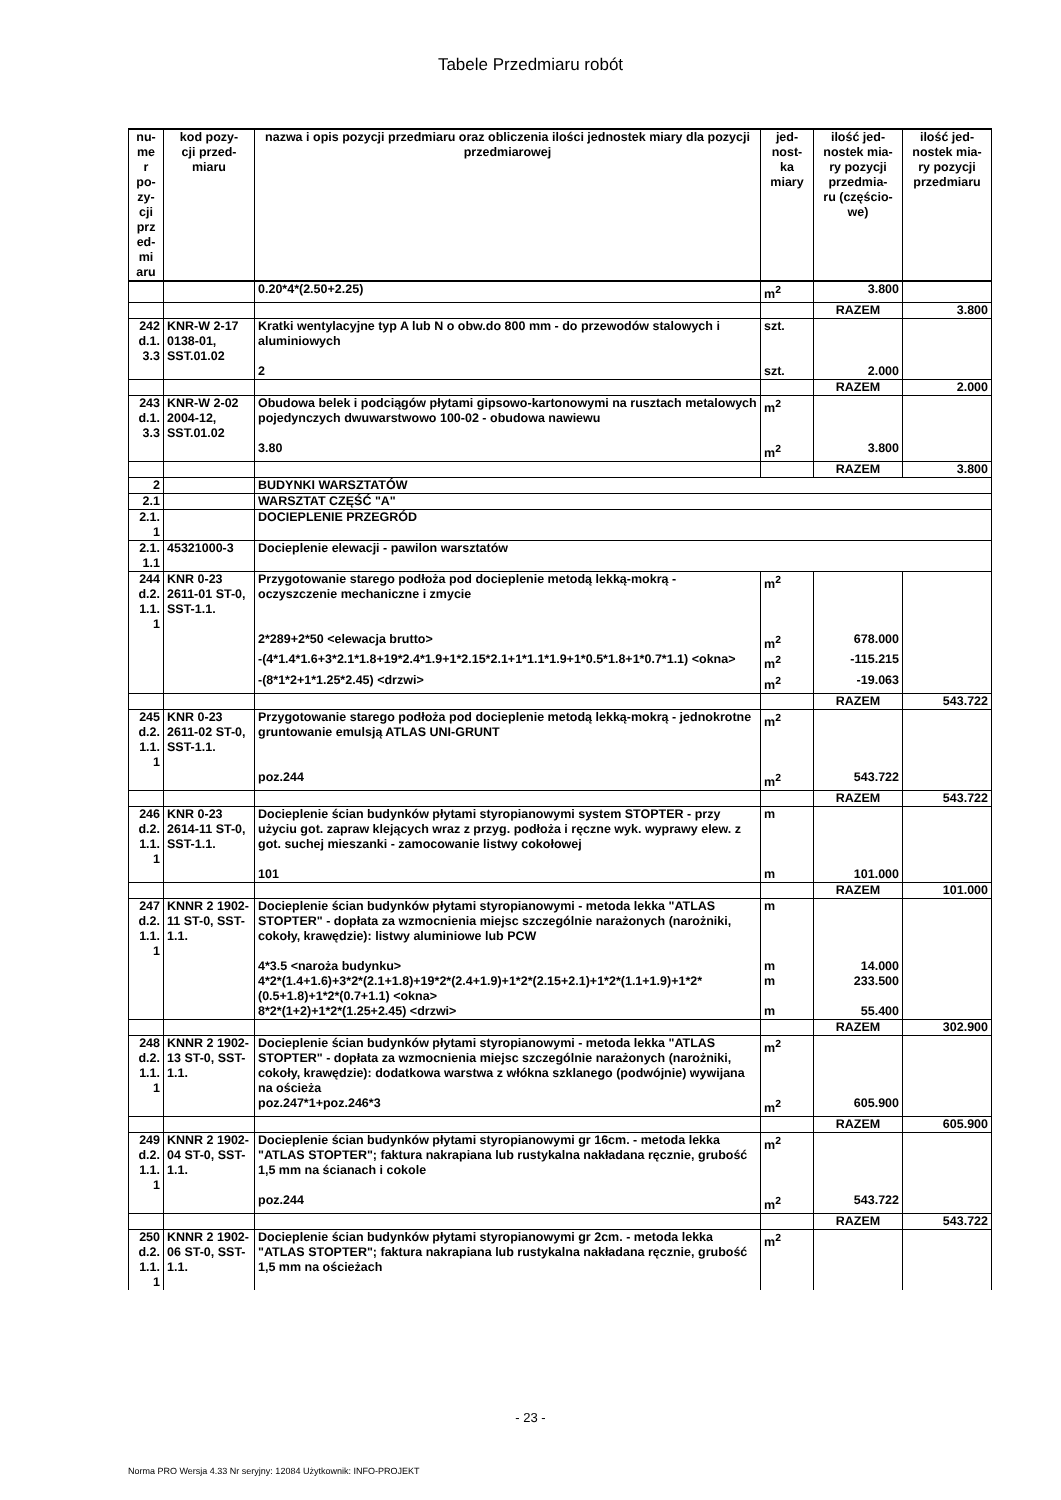Tabele Przedmiaru robót
| nu- me r po- zy- cji prz ed- mi aru | kod pozy- cji przed- miaru | nazwa i opis pozycji przedmiaru oraz obliczenia ilości jednostek miary dla pozycji przedmiarowej | jed- nost- ka miary | ilość jed- nostek mia- ry pozycji przedmia- ru (częścio- we) | ilość jed- nostek mia- ry pozycji przedmiaru |
| --- | --- | --- | --- | --- | --- |
| | | 0.20*4*(2.50+2.25) | m<sup>2</sup> | 3.800 | |
| | | | | RAZEM | 3.800 |
| 242 d.1. 3.3 | KNR-W 2-17 0138-01, SST.01.02 | Kratki wentylacyjne typ A lub N o obw.do 800 mm - do przewodów stalowych i aluminiowych | szt. | | |
| | | 2 | szt. | 2.000 | |
| | | | | RAZEM | 2.000 |
| 243 d.1. 3.3 | KNR-W 2-02 2004-12, SST.01.02 | Obudowa belek i podciągów płytami gipsowo-kartonowymi na rusztach metalowych pojedynczych dwuwarstwowo 100-02 - obudowa nawiewu | m<sup>2</sup> | | |
| | | 3.80 | m<sup>2</sup> | 3.800 | |
| | | | | RAZEM | 3.800 |
| 2 | | BUDYNKI WARSZTATÓW | | | |
| 2.1 | | WARSZTAT CZĘŚĆ "A" | | | |
| 2.1. 1 | | DOCIEPLENIE PRZEGRÓD | | | |
| 2.1. 1.1 | 45321000-3 | Docieplenie elewacji - pawilon warsztatów | | | |
| 244 d.2. 1.1. 1 | KNR 0-23 2611-01 ST-0, SST-1.1. | Przygotowanie starego podłoża pod docieplenie metodą lekką-mokrą - oczyszczenie mechaniczne i zmycie | m<sup>2</sup> | | |
| | | 2*289+2*50 <elewacja brutto> | m<sup>2</sup> | 678.000 | |
| | | -(4*1.4*1.6+3*2.1*1.8+19*2.4*1.9+1*2.15*2.1+1*1.1*1.9+1*0.5*1.8+1*0.7*1.1) <okna> | m<sup>2</sup> | -115.215 | |
| | | -(8*1*2+1*1.25*2.45) <drzwi> | m<sup>2</sup> | -19.063 | |
| | | | | RAZEM | 543.722 |
| 245 d.2. 1.1. 1 | KNR 0-23 2611-02 ST-0, SST-1.1. | Przygotowanie starego podłoża pod docieplenie metodą lekką-mokrą - jednokrotne gruntowanie emulsją ATLAS UNI-GRUNT | m<sup>2</sup> | | |
| | | poz.244 | m<sup>2</sup> | 543.722 | |
| | | | | RAZEM | 543.722 |
| 246 d.2. 1.1. 1 | KNR 0-23 2614-11 ST-0, SST-1.1. | Docieplenie ścian budynków płytami styropianowymi system STOPTER - przy użyciu got. zapraw klejących wraz z przyg. podłoża i ręczne wyk. wyprawy elew. z got. suchej mieszanki - zamocowanie listwy cokołowej | m | | |
| | | 101 | m | 101.000 | |
| | | | | RAZEM | 101.000 |
| 247 d.2. 1.1. 1 | KNNR 2 1902-11 ST-0, SST-1.1. | Docieplenie ścian budynków płytami styropianowymi - metoda lekka "ATLAS STOPTER" - dopłata za wzmocnienia miejsc szczególnie narażonych (narożniki, cokoły, krawędzie): listwy aluminiowe lub PCW | m | | |
| | | 4*3.5 <naroża budynku> | m | 14.000 | |
| | | 4*2*(1.4+1.6)+3*2*(2.1+1.8)+19*2*(2.4+1.9)+1*2*(2.15+2.1)+1*2*(1.1+1.9)+1*2*(0.5+1.8)+1*2*(0.7+1.1) <okna> | m | 233.500 | |
| | | 8*2*(1+2)+1*2*(1.25+2.45) <drzwi> | m | 55.400 | |
| | | | | RAZEM | 302.900 |
| 248 d.2. 1.1. 1 | KNNR 2 1902-13 ST-0, SST-1.1. | Docieplenie ścian budynków płytami styropianowymi - metoda lekka "ATLAS STOPTER" - dopłata za wzmocnienia miejsc szczególnie narażonych (narożniki, cokoły, krawędzie): dodatkowa warstwa z włókna szklanego (podwójnie) wywijana na ościeża | m<sup>2</sup> | | |
| | | poz.247*1+poz.246*3 | m<sup>2</sup> | 605.900 | |
| | | | | RAZEM | 605.900 |
| 249 d.2. 1.1. 1 | KNNR 2 1902-04 ST-0, SST-1.1. | Docieplenie ścian budynków płytami styropianowymi gr 16cm. - metoda lekka "ATLAS STOPTER"; faktura nakrapiana lub rustykalna nakładana ręcznie, grubość 1,5 mm na ścianach i cokole | m<sup>2</sup> | | |
| | | poz.244 | m<sup>2</sup> | 543.722 | |
| | | | | RAZEM | 543.722 |
| 250 d.2. 1.1. 1 | KNNR 2 1902-06 ST-0, SST-1.1. | Docieplenie ścian budynków płytami styropianowymi gr 2cm. - metoda lekka "ATLAS STOPTER"; faktura nakrapiana lub rustykalna nakładana ręcznie, grubość 1,5 mm na ościeżach | m<sup>2</sup> | | |
- 23 -
Norma PRO Wersja 4.33 Nr seryjny: 12084 Użytkownik: INFO-PROJEKT